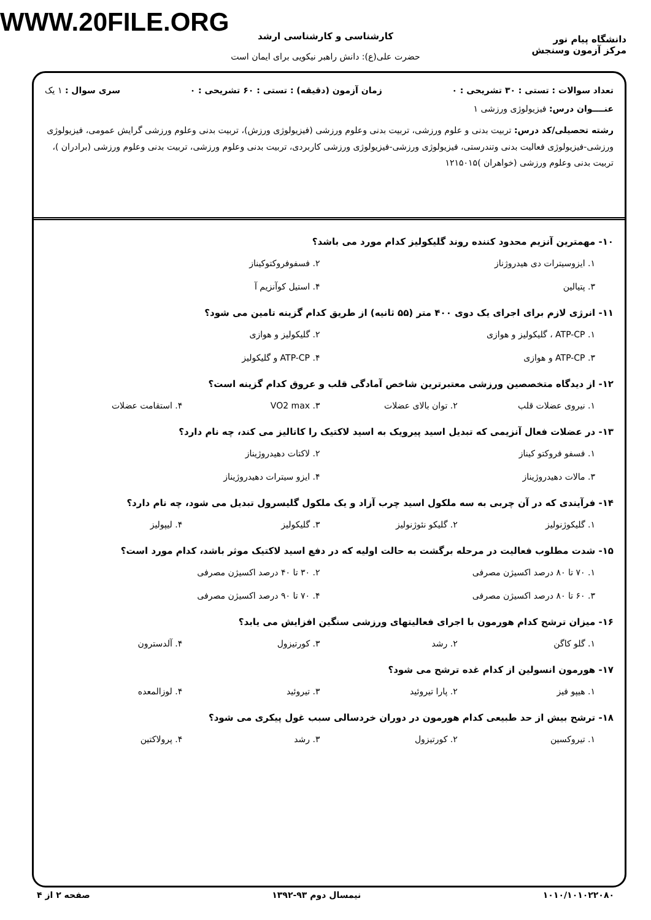WWW.20FILE.ORG
دانشگاه پیام نور
مرکز آزمون وسنجش
کارشناسی و کارشناسی ارشد
حضرت علی(ع): دانش راهبر نیکویی برای ایمان است
تعداد سوالات : تستی : ۳۰ تشریحی : ۰ زمان آزمون (دقیقه) : تستی : ۶۰ تشریحی : ۰ سری سوال : ۱ یک
عنــــوان درس: فیزیولوژی ورزشی ۱
رشته تحصیلی/کد درس: تربیت بدنی و علوم ورزشی، تربیت بدنی وعلوم ورزشی (فیزیولوژی ورزش)، تربیت بدنی وعلوم ورزشی گرایش عمومی، فیزیولوژی ورزشی-فیزیولوژی فعالیت بدنی وتندرستی، فیزیولوژی ورزشی-فیزیولوژی ورزشی کاربردی، تربیت بدنی وعلوم ورزشی، تربیت بدنی وعلوم ورزشی (برادران )، تربیت بدنی وعلوم ورزشی (خواهران )۱۲۱۵۰۱۵
۱۰- مهمترین آنزیم محدود کننده روند گلیکولیز کدام مورد می باشد؟
۱. ایزوسیترات دی هیدروژناز ۲. فسفوفروکتوکیناز ۳. پتیالین ۴. استیل کوآنزیم آ
۱۱- انرژی لازم برای اجرای یک دوی ۴۰۰ متر (۵۵ ثانیه) از طریق کدام گزینه تامین می شود؟
۱. ATP-CP ، گلیکولیز و هوازی ۲. گلیکولیز و هوازی ۳. ATP-CP و هوازی ۴. ATP-CP و گلیکولیز
۱۲- از دیدگاه متخصصین ورزشی معتبرترین شاخص آمادگی قلب و عروق کدام گزینه است؟
۱. نیروی عضلات قلب ۲. توان بالای عضلات ۳. VO2 max ۴. استقامت عضلات
۱۳- در عضلات فعال آنزیمی که تبدیل اسید پیرویک به اسید لاکتیک را کاتالیز می کند، چه نام دارد؟
۱. فسفو فروکتو کیناز ۲. لاکتات دهیدروژیناز ۳. مالات دهیدروژیناز ۴. ایزو سیترات دهیدروژیناز
۱۴- فرآیندی که در آن چربی به سه ملکول اسید چرب آزاد و یک ملکول گلیسرول تبدیل می شود، چه نام دارد؟
۱. گلیکوژنولیز ۲. گلیکو نئوژنولیز ۳. گلیکولیز ۴. لیپولیز
۱۵- شدت مطلوب فعالیت در مرحله برگشت به حالت اولیه که در دفع اسید لاکتیک موثر باشد، کدام مورد است؟
۱. ۷۰ تا ۸۰ درصد اکسیژن مصرفی ۲. ۳۰ تا ۴۰ درصد اکسیژن مصرفی ۳. ۶۰ تا ۸۰ درصد اکسیژن مصرفی ۴. ۷۰ تا ۹۰ درصد اکسیژن مصرفی
۱۶- میزان ترشح کدام هورمون با اجرای فعالیتهای ورزشی سنگین افزایش می یابد؟
۱. گلو کاگن ۲. رشد ۳. کورتیزول ۴. آلدسترون
۱۷- هورمون انسولین از کدام غده ترشح می شود؟
۱. هیپو فیز ۲. پارا تیروئید ۳. تیروئید ۴. لوزالمعده
۱۸- ترشح بیش از حد طبیعی کدام هورمون در دوران خردسالی سبب غول پیکری می شود؟
۱. تیروکسین ۲. کورتیزول ۳. رشد ۴. پرولاکتین
۱۰۱۰/۱۰۱۰۲۲۰۸۰ نیمسال دوم ۹۳-۱۳۹۲ صفحه ۲ از ۴